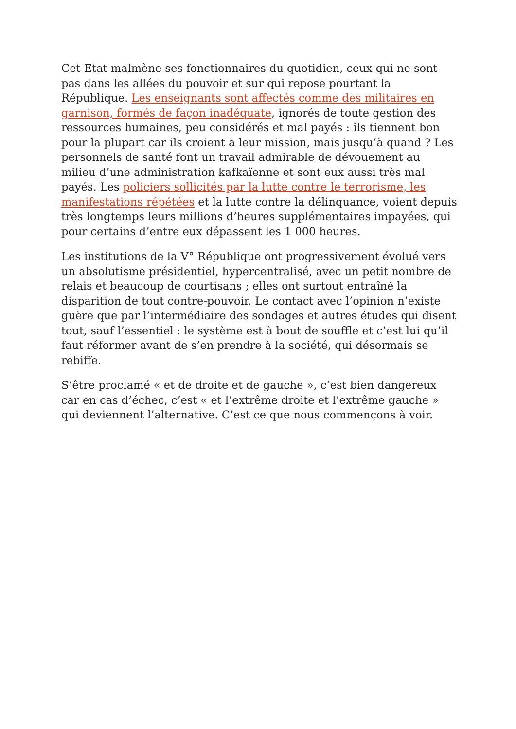Cet Etat malmène ses fonctionnaires du quotidien, ceux qui ne sont pas dans les allées du pouvoir et sur qui repose pourtant la République. Les enseignants sont affectés comme des militaires en garnison, formés de façon inadéquate, ignorés de toute gestion des ressources humaines, peu considérés et mal payés : ils tiennent bon pour la plupart car ils croient à leur mission, mais jusqu’à quand ? Les personnels de santé font un travail admirable de dévouement au milieu d’une administration kafkaïenne et sont eux aussi très mal payés. Les policiers sollicités par la lutte contre le terrorisme, les manifestations répétées et la lutte contre la délinquance, voient depuis très longtemps leurs millions d’heures supplémentaires impayées, qui pour certains d’entre eux dépassent les 1 000 heures.
Les institutions de la V° République ont progressivement évolué vers un absolutisme présidentiel, hypercentralisé, avec un petit nombre de relais et beaucoup de courtisans ; elles ont surtout entraîné la disparition de tout contre-pouvoir. Le contact avec l’opinion n’existe guère que par l’intermédiaire des sondages et autres études qui disent tout, sauf l’essentiel : le système est à bout de souffle et c’est lui qu’il faut réformer avant de s’en prendre à la société, qui désormais se rebiffe.
S’être proclamé « et de droite et de gauche », c’est bien dangereux car en cas d’échec, c’est « et l’extrême droite et l’extrême gauche » qui deviennent l’alternative. C’est ce que nous commençons à voir.